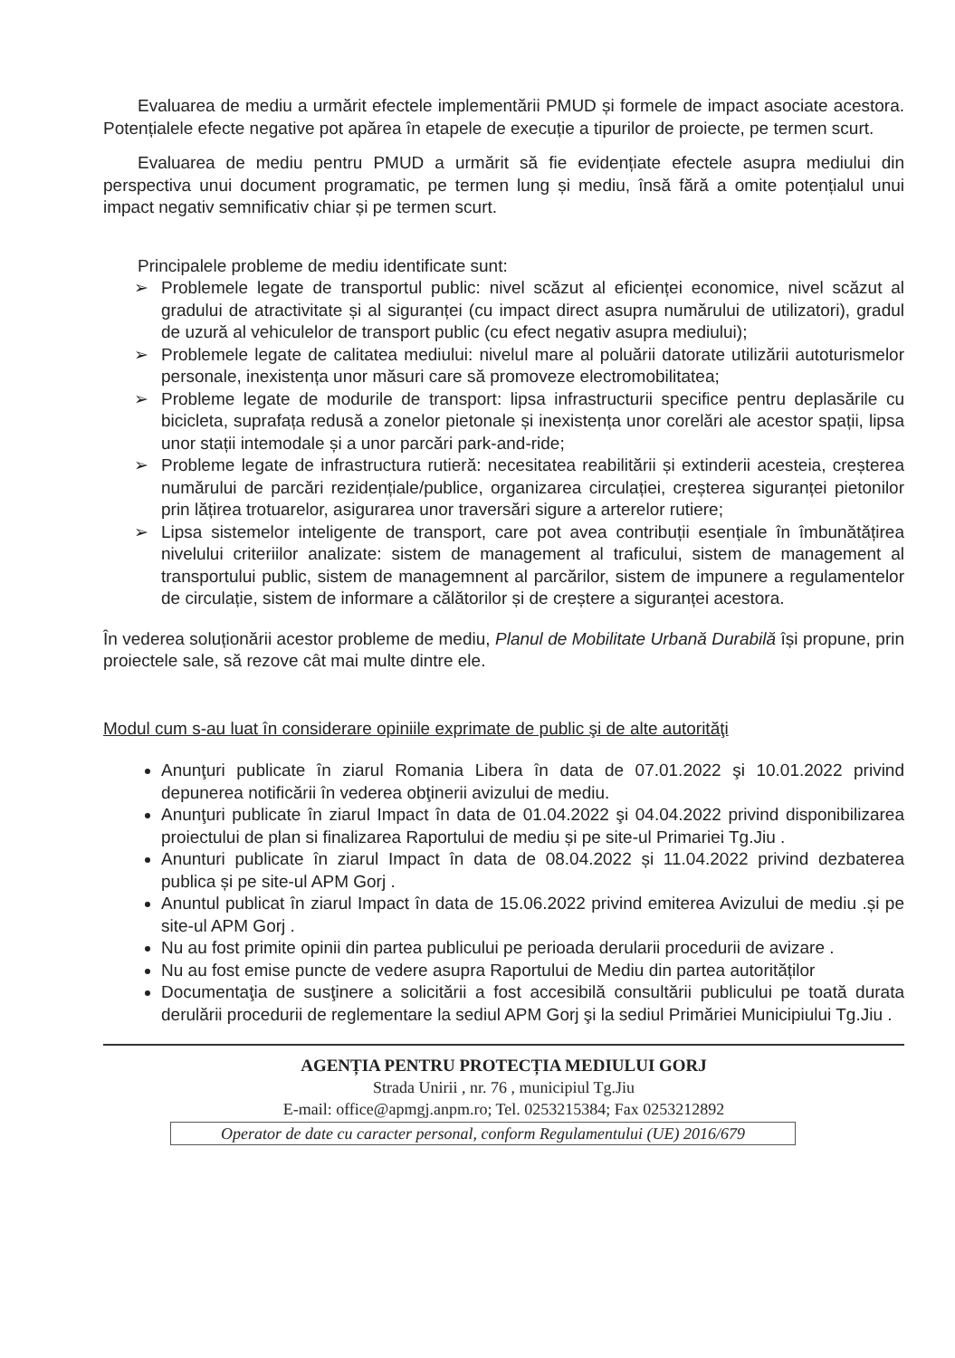Evaluarea de mediu a urmărit efectele implementării PMUD și formele de impact asociate acestora. Potențialele efecte negative pot apărea în etapele de execuție a tipurilor de proiecte, pe termen scurt.
Evaluarea de mediu pentru PMUD a urmărit să fie evidențiate efectele asupra mediului din perspectiva unui document programatic, pe termen lung și mediu, însă fără a omite potențialul unui impact negativ semnificativ chiar și pe termen scurt.
Principalele probleme de mediu identificate sunt:
➢ Problemele legate de transportul public: nivel scăzut al eficienței economice, nivel scăzut al gradului de atractivitate și al siguranței (cu impact direct asupra numărului de utilizatori), gradul de uzură al vehiculelor de transport public (cu efect negativ asupra mediului);
➢ Problemele legate de calitatea mediului: nivelul mare al poluării datorate utilizării autoturismelor personale, inexistența unor măsuri care să promoveze electromobilitatea;
➢ Probleme legate de modurile de transport: lipsa infrastructurii specifice pentru deplasările cu bicicleta, suprafața redusă a zonelor pietonale și inexistența unor corelări ale acestor spații, lipsa unor stații intemodale și a unor parcări park-and-ride;
➢ Probleme legate de infrastructura rutieră: necesitatea reabilitării și extinderii acesteia, creșterea numărului de parcări rezidențiale/publice, organizarea circulației, creșterea siguranței pietonilor prin lățirea trotuarelor, asigurarea unor traversări sigure a arterelor rutiere;
➢ Lipsa sistemelor inteligente de transport, care pot avea contribuții esențiale în îmbunătățirea nivelului criteriilor analizate: sistem de management al traficului, sistem de management al transportului public, sistem de managemnent al parcărilor, sistem de impunere a regulamentelor de circulație, sistem de informare a călătorilor și de creștere a siguranței acestora.
În vederea soluționării acestor probleme de mediu, Planul de Mobilitate Urbană Durabilă își propune, prin proiectele sale, să rezove cât mai multe dintre ele.
Modul cum s-au luat în considerare opiniile exprimate de public şi de alte autorităţi
Anunţuri publicate în ziarul Romania Libera în data de 07.01.2022 şi 10.01.2022 privind depunerea notificării în vederea obţinerii avizului de mediu.
Anunţuri publicate în ziarul Impact în data de 01.04.2022 şi 04.04.2022 privind disponibilizarea proiectului de plan si finalizarea Raportului de mediu și pe site-ul Primariei Tg.Jiu .
Anunturi publicate în ziarul Impact în data de 08.04.2022 și 11.04.2022 privind dezbaterea publica și pe site-ul APM Gorj .
Anuntul publicat în ziarul Impact în data de 15.06.2022 privind emiterea Avizului de mediu .și pe site-ul APM Gorj .
Nu au fost primite opinii din partea publicului pe perioada derularii procedurii de avizare .
Nu au fost emise puncte de vedere asupra Raportului de Mediu din partea autorităților
Documentaţia de susţinere a solicitării a fost accesibilă consultării publicului pe toată durata derulării procedurii de reglementare la sediul APM Gorj şi la sediul Primăriei Municipiului Tg.Jiu .
AGENȚIA PENTRU PROTECȚIA MEDIULUI GORJ
Strada Unirii , nr. 76 , municipiul Tg.Jiu
E-mail: office@apmgj.anpm.ro; Tel. 0253215384; Fax 0253212892
Operator de date cu caracter personal, conform Regulamentului (UE) 2016/679